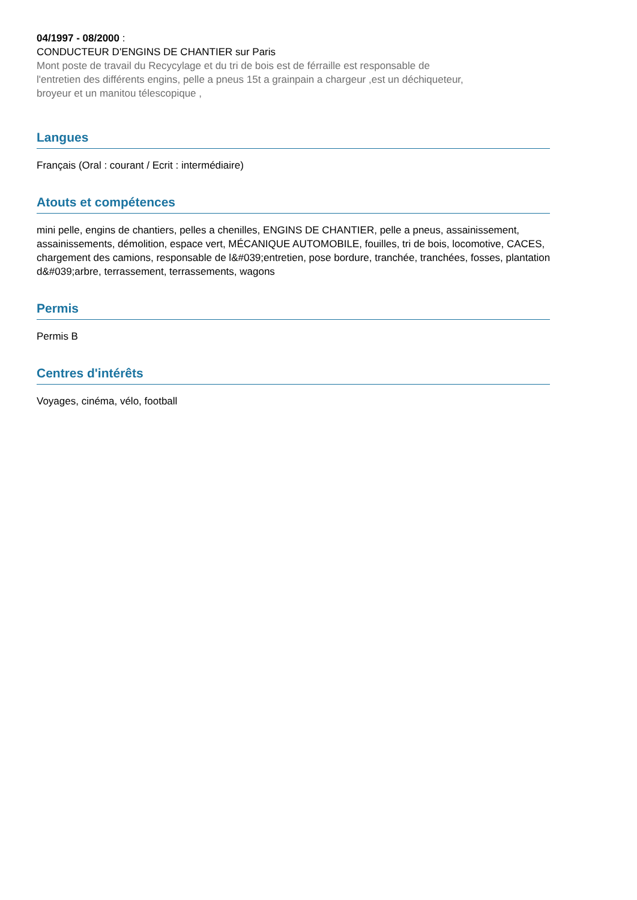04/1997 - 08/2000 :
CONDUCTEUR D'ENGINS DE CHANTIER sur Paris
Mont poste de travail du Recycylage et du tri de bois est de férraille est responsable de l'entretien des différents engins, pelle a pneus 15t a grainpain a chargeur ,est un déchiqueteur, broyeur et un manitou télescopique ,
Langues
Français (Oral : courant / Ecrit : intermédiaire)
Atouts et compétences
mini pelle, engins de chantiers, pelles a chenilles, ENGINS DE CHANTIER, pelle a pneus, assainissement, assainissements, démolition, espace vert, MÉCANIQUE AUTOMOBILE, fouilles, tri de bois, locomotive, CACES, chargement des camions, responsable de l&#039;entretien, pose bordure, tranchée, tranchées, fosses, plantation d&#039;arbre, terrassement, terrassements, wagons
Permis
Permis B
Centres d'intérêts
Voyages, cinéma, vélo, football